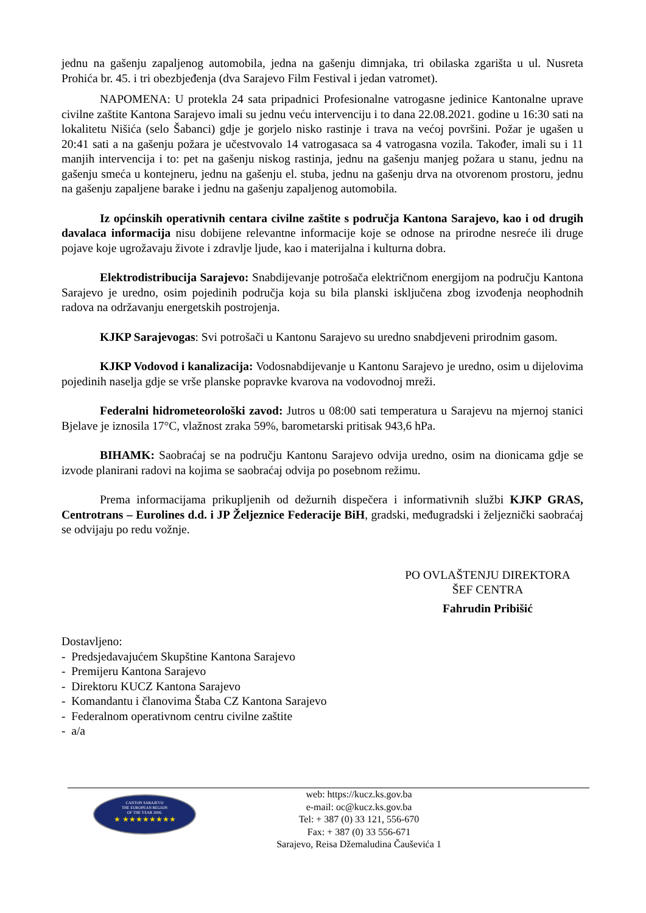jednu na gašenju zapaljenog automobila, jedna na gašenju dimnjaka, tri obilaska zgarišta u ul. Nusreta Prohića br. 45. i tri obezbjeđenja (dva Sarajevo Film Festival i jedan vatromet).
NAPOMENA: U protekla 24 sata pripadnici Profesionalne vatrogasne jedinice Kantonalne uprave civilne zaštite Kantona Sarajevo imali su jednu veću intervenciju i to dana 22.08.2021. godine u 16:30 sati na lokalitetu Nišića (selo Šabanci) gdje je gorjelo nisko rastinje i trava na većoj površini. Požar je ugašen u 20:41 sati a na gašenju požara je učestvovalo 14 vatrogasaca sa 4 vatrogasna vozila. Također, imali su i 11 manjih intervencija i to: pet na gašenju niskog rastinja, jednu na gašenju manjeg požara u stanu, jednu na gašenju smeća u kontejneru, jednu na gašenju el. stuba, jednu na gašenju drva na otvorenom prostoru, jednu na gašenju zapaljene barake i jednu na gašenju zapaljenog automobila.
Iz općinskih operativnih centara civilne zaštite s područja Kantona Sarajevo, kao i od drugih davalaca informacija nisu dobijene relevantne informacije koje se odnose na prirodne nesreće ili druge pojave koje ugrožavaju živote i zdravlje ljude, kao i materijalna i kulturna dobra.
Elektrodistribucija Sarajevo: Snabdijevanje potrošača električnom energijom na području Kantona Sarajevo je uredno, osim pojedinih područja koja su bila planski isključena zbog izvođenja neophodnih radova na održavanju energetskih postrojenja.
KJKP Sarajevogas: Svi potrošači u Kantonu Sarajevo su uredno snabdjeveni prirodnim gasom.
KJKP Vodovod i kanalizacija: Vodosnabdijevanje u Kantonu Sarajevo je uredno, osim u dijelovima pojedinih naselja gdje se vrše planske popravke kvarova na vodovodnoj mreži.
Federalni hidrometeorološki zavod: Jutros u 08:00 sati temperatura u Sarajevu na mjernoj stanici Bjelave je iznosila 17°C, vlažnost zraka 59%, barometarski pritisak 943,6 hPa.
BIHAMK: Saobraćaj se na području Kantonu Sarajevo odvija uredno, osim na dionicama gdje se izvode planirani radovi na kojima se saobraćaj odvija po posebnom režimu.
Prema informacijama prikupljenih od dežurnih dispečera i informativnih službi KJKP GRAS, Centrotrans – Eurolines d.d. i JP Željeznice Federacije BiH, gradski, međugradski i željeznički saobraćaj se odvijaju po redu vožnje.
PO OVLAŠTENJU DIREKTORA
ŠEF CENTRA
Fahrudin Pribišić
Dostavljeno:
- Predsjedavajućem Skupštine Kantona Sarajevo
- Premijeru Kantona Sarajevo
- Direktoru KUCZ Kantona Sarajevo
- Komandantu i članovima Štaba CZ Kantona Sarajevo
- Federalnom operativnom centru civilne zaštite
- a/a
CANTON SARAJEVO
THE EUROPEAN REGION
OF THE YEAR 2006.
★ ★★★★★★★★
web: https://kucz.ks.gov.ba
e-mail: oc@kucz.ks.gov.ba
Tel: + 387 (0) 33 121, 556-670
Fax: + 387 (0) 33 556-671
Sarajevo, Reisa Džemaludina Čauševića 1